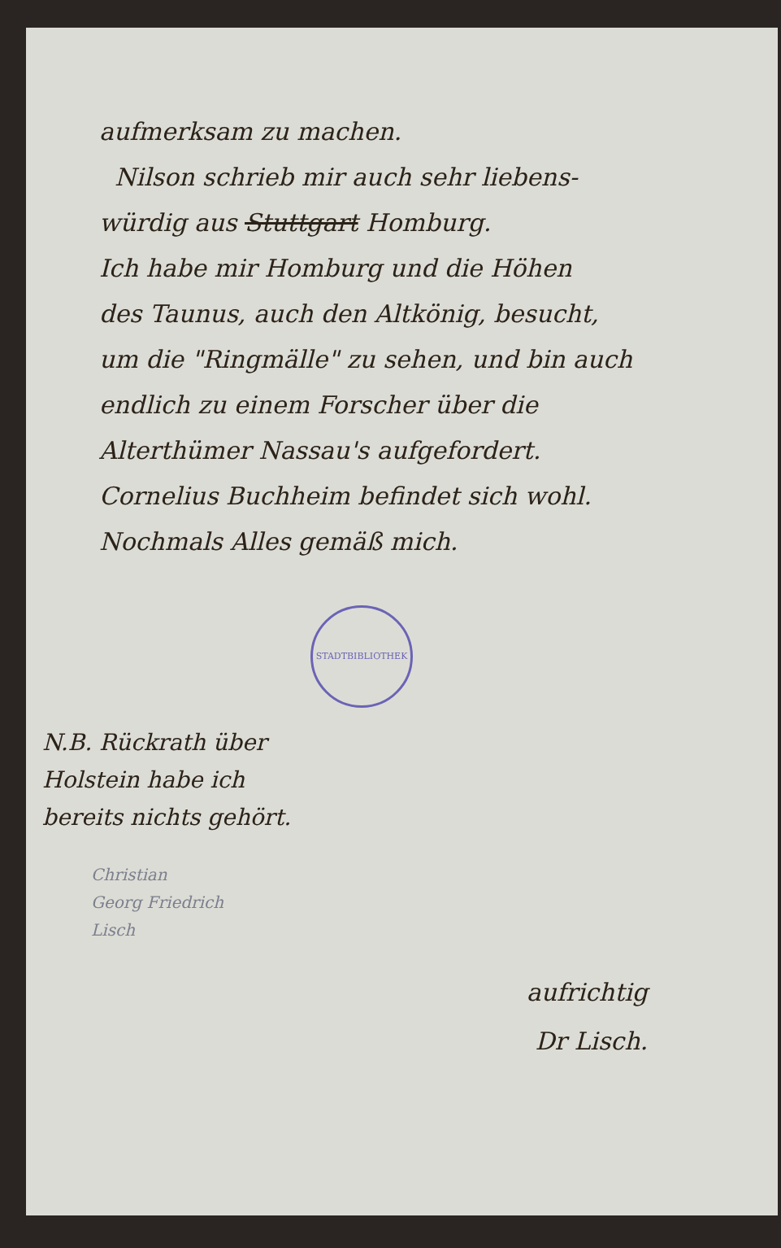aufmerksam zu machen.
Nilson schrieb mir auch sehr liebens-
würdig aus Stuttgart Homburg.
Ich habe mir Homburg und die Höhen
des Taunus, auch den Altkönig, besucht,
um die "Ringmälle" zu sehen, und bin auch
endlich zu einem Forscher über die
Alterthümer Nassau's aufgefordert.
Cornelius Buchheim befindet sich wohl.
Nochmals Alles gemäß mich.
STADTBIBLIOTHEK
N.B. Rückrath über
Holstein habe ich
bereits nichts gehört.
Christian
Georg Friedrich
Lisch
aufrichtig
Dr Lisch.